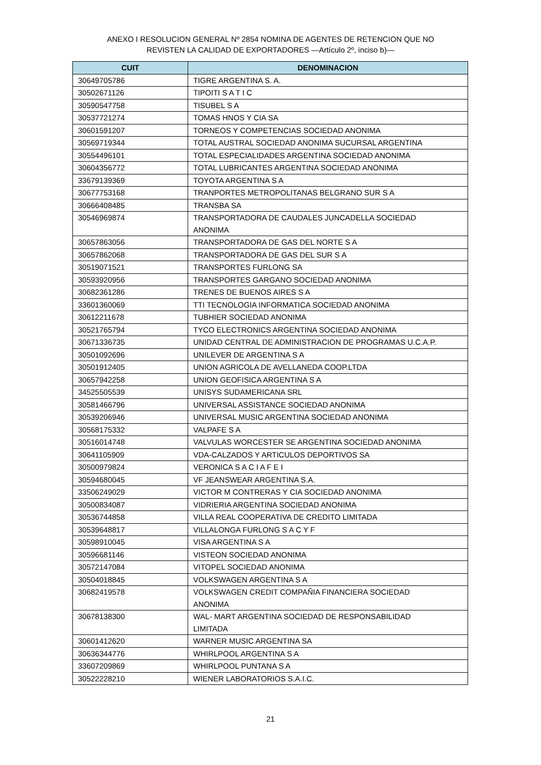ANEXO I RESOLUCION GENERAL Nº 2854 NOMINA DE AGENTES DE RETENCION QUE NO
REVISTEN LA CALIDAD DE EXPORTADORES —Artículo 2º, inciso b)—
| CUIT | DENOMINACION |
| --- | --- |
| 30649705786 | TIGRE ARGENTINA S. A. |
| 30502671126 | TIPOITI S A T I C |
| 30590547758 | TISUBEL S A |
| 30537721274 | TOMAS HNOS Y CIA SA |
| 30601591207 | TORNEOS Y COMPETENCIAS SOCIEDAD ANONIMA |
| 30569719344 | TOTAL AUSTRAL SOCIEDAD ANONIMA SUCURSAL ARGENTINA |
| 30554496101 | TOTAL ESPECIALIDADES ARGENTINA SOCIEDAD ANONIMA |
| 30604356772 | TOTAL LUBRICANTES ARGENTINA SOCIEDAD ANONIMA |
| 33679139369 | TOYOTA ARGENTINA S A |
| 30677753168 | TRANPORTES METROPOLITANAS BELGRANO SUR S A |
| 30666408485 | TRANSBA SA |
| 30546969874 | TRANSPORTADORA DE CAUDALES JUNCADELLA SOCIEDAD ANONIMA |
| 30657863056 | TRANSPORTADORA DE GAS DEL NORTE S A |
| 30657862068 | TRANSPORTADORA DE GAS DEL SUR S A |
| 30519071521 | TRANSPORTES FURLONG SA |
| 30593920956 | TRANSPORTES GARGANO SOCIEDAD ANONIMA |
| 30682361286 | TRENES DE BUENOS AIRES S A |
| 33601360069 | TTI TECNOLOGIA INFORMATICA SOCIEDAD ANONIMA |
| 30612211678 | TUBHIER SOCIEDAD ANONIMA |
| 30521765794 | TYCO ELECTRONICS ARGENTINA SOCIEDAD ANONIMA |
| 30671336735 | UNIDAD CENTRAL DE ADMINISTRACION DE PROGRAMAS U.C.A.P. |
| 30501092696 | UNILEVER DE ARGENTINA S A |
| 30501912405 | UNION AGRICOLA DE AVELLANEDA COOP.LTDA |
| 30657942258 | UNION GEOFISICA ARGENTINA S A |
| 34525505539 | UNISYS SUDAMERICANA SRL |
| 30581466796 | UNIVERSAL ASSISTANCE SOCIEDAD ANONIMA |
| 30539206946 | UNIVERSAL MUSIC ARGENTINA SOCIEDAD ANONIMA |
| 30568175332 | VALPAFE S A |
| 30516014748 | VALVULAS WORCESTER SE ARGENTINA SOCIEDAD ANONIMA |
| 30641105909 | VDA-CALZADOS Y ARTICULOS DEPORTIVOS SA |
| 30500979824 | VERONICA S A C I A F E I |
| 30594680045 | VF JEANSWEAR ARGENTINA S.A. |
| 33506249029 | VICTOR M CONTRERAS Y CIA SOCIEDAD ANONIMA |
| 30500834087 | VIDRIERIA ARGENTINA SOCIEDAD ANONIMA |
| 30536744858 | VILLA REAL COOPERATIVA DE CREDITO LIMITADA |
| 30539648817 | VILLALONGA FURLONG S A C Y F |
| 30598910045 | VISA ARGENTINA S A |
| 30596681146 | VISTEON SOCIEDAD ANONIMA |
| 30572147084 | VITOPEL SOCIEDAD ANONIMA |
| 30504018845 | VOLKSWAGEN ARGENTINA S A |
| 30682419578 | VOLKSWAGEN CREDIT COMPAÑIA FINANCIERA SOCIEDAD ANONIMA |
| 30678138300 | WAL- MART ARGENTINA SOCIEDAD DE RESPONSABILIDAD LIMITADA |
| 30601412620 | WARNER MUSIC ARGENTINA SA |
| 30636344776 | WHIRLPOOL ARGENTINA S A |
| 33607209869 | WHIRLPOOL PUNTANA S A |
| 30522228210 | WIENER LABORATORIOS S.A.I.C. |
21